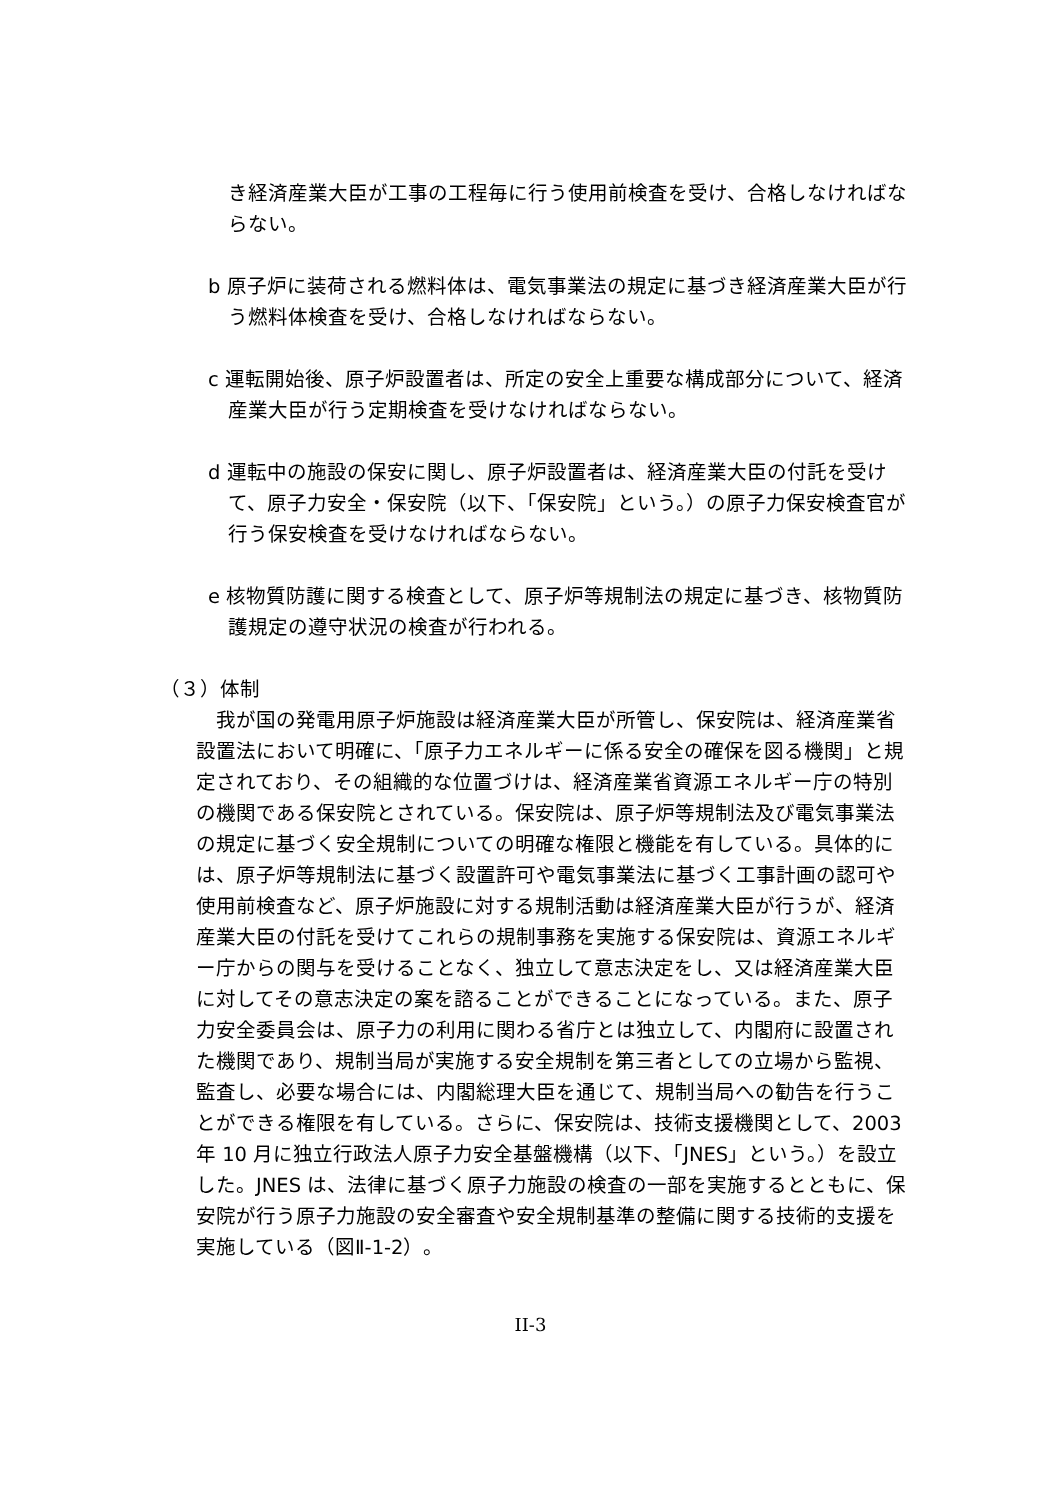き経済産業大臣が工事の工程毎に行う使用前検査を受け、合格しなければならない。
b 原子炉に装荷される燃料体は、電気事業法の規定に基づき経済産業大臣が行う燃料体検査を受け、合格しなければならない。
c 運転開始後、原子炉設置者は、所定の安全上重要な構成部分について、経済産業大臣が行う定期検査を受けなければならない。
d 運転中の施設の保安に関し、原子炉設置者は、経済産業大臣の付託を受けて、原子力安全・保安院（以下、「保安院」という。）の原子力保安検査官が行う保安検査を受けなければならない。
e 核物質防護に関する検査として、原子炉等規制法の規定に基づき、核物質防護規定の遵守状況の検査が行われる。
（３）体制
我が国の発電用原子炉施設は経済産業大臣が所管し、保安院は、経済産業省設置法において明確に、「原子力エネルギーに係る安全の確保を図る機関」と規定されており、その組織的な位置づけは、経済産業省資源エネルギー庁の特別の機関である保安院とされている。保安院は、原子炉等規制法及び電気事業法の規定に基づく安全規制についての明確な権限と機能を有している。具体的には、原子炉等規制法に基づく設置許可や電気事業法に基づく工事計画の認可や使用前検査など、原子炉施設に対する規制活動は経済産業大臣が行うが、経済産業大臣の付託を受けてこれらの規制事務を実施する保安院は、資源エネルギー庁からの関与を受けることなく、独立して意志決定をし、又は経済産業大臣に対してその意志決定の案を諮ることができることになっている。また、原子力安全委員会は、原子力の利用に関わる省庁とは独立して、内閣府に設置された機関であり、規制当局が実施する安全規制を第三者としての立場から監視、監査し、必要な場合には、内閣総理大臣を通じて、規制当局への勧告を行うことができる権限を有している。さらに、保安院は、技術支援機関として、2003 年 10 月に独立行政法人原子力安全基盤機構（以下、「JNES」という。）を設立した。JNES は、法律に基づく原子力施設の検査の一部を実施するとともに、保安院が行う原子力施設の安全審査や安全規制基準の整備に関する技術的支援を実施している（図Ⅱ-1-2）。
II-3